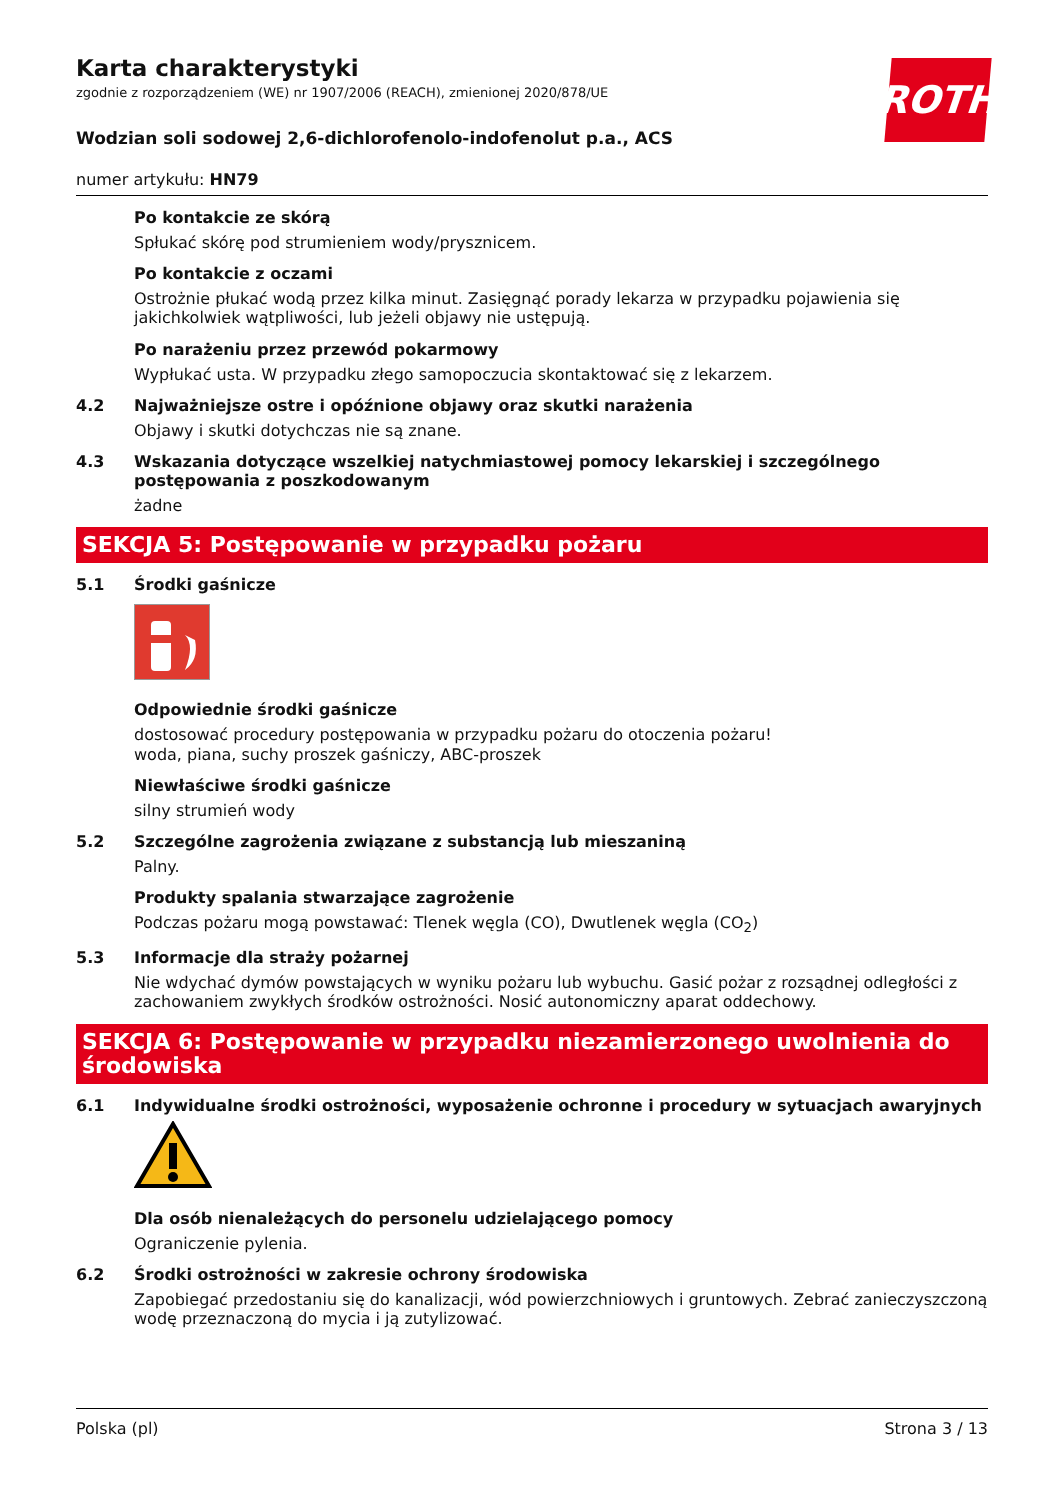ROTH
Karta charakterystyki
zgodnie z rozporządzeniem (WE) nr 1907/2006 (REACH), zmienionej 2020/878/UE
Wodzian soli sodowej 2,6-dichlorofenolo-indofenolut p.a., ACS
numer artykułu: HN79
Po kontakcie ze skórą
Spłukać skórę pod strumieniem wody/prysznicem.
Po kontakcie z oczami
Ostrożnie płukać wodą przez kilka minut. Zasięgnąć porady lekarza w przypadku pojawienia się jakichkolwiek wątpliwości, lub jeżeli objawy nie ustępują.
Po narażeniu przez przewód pokarmowy
Wypłukać usta. W przypadku złego samopoczucia skontaktować się z lekarzem.
4.2 Najważniejsze ostre i opóźnione objawy oraz skutki narażenia
Objawy i skutki dotychczas nie są znane.
4.3 Wskazania dotyczące wszelkiej natychmiastowej pomocy lekarskiej i szczególnego postępowania z poszkodowanym
żadne
SEKCJA 5: Postępowanie w przypadku pożaru
5.1 Środki gaśnicze
Odpowiednie środki gaśnicze
dostosować procedury postępowania w przypadku pożaru do otoczenia pożaru!
woda, piana, suchy proszek gaśniczy, ABC-proszek
Niewłaściwe środki gaśnicze
silny strumień wody
5.2 Szczególne zagrożenia związane z substancją lub mieszaniną
Palny.
Produkty spalania stwarzające zagrożenie
Podczas pożaru mogą powstawać: Tlenek węgla (CO), Dwutlenek węgla (CO<sub>2</sub>)
5.3 Informacje dla straży pożarnej
Nie wdychać dymów powstających w wyniku pożaru lub wybuchu. Gasić pożar z rozsądnej odległości z zachowaniem zwykłych środków ostrożności. Nosić autonomiczny aparat oddechowy.
SEKCJA 6: Postępowanie w przypadku niezamierzonego uwolnienia do środowiska
6.1 Indywidualne środki ostrożności, wyposażenie ochronne i procedury w sytuacjach awaryjnych
Dla osób nienależących do personelu udzielającego pomocy
Ograniczenie pylenia.
6.2 Środki ostrożności w zakresie ochrony środowiska
Zapobiegać przedostaniu się do kanalizacji, wód powierzchniowych i gruntowych. Zebrać zanieczyszczoną wodę przeznaczoną do mycia i ją zutylizować.
Polska (pl) Strona 3 / 13